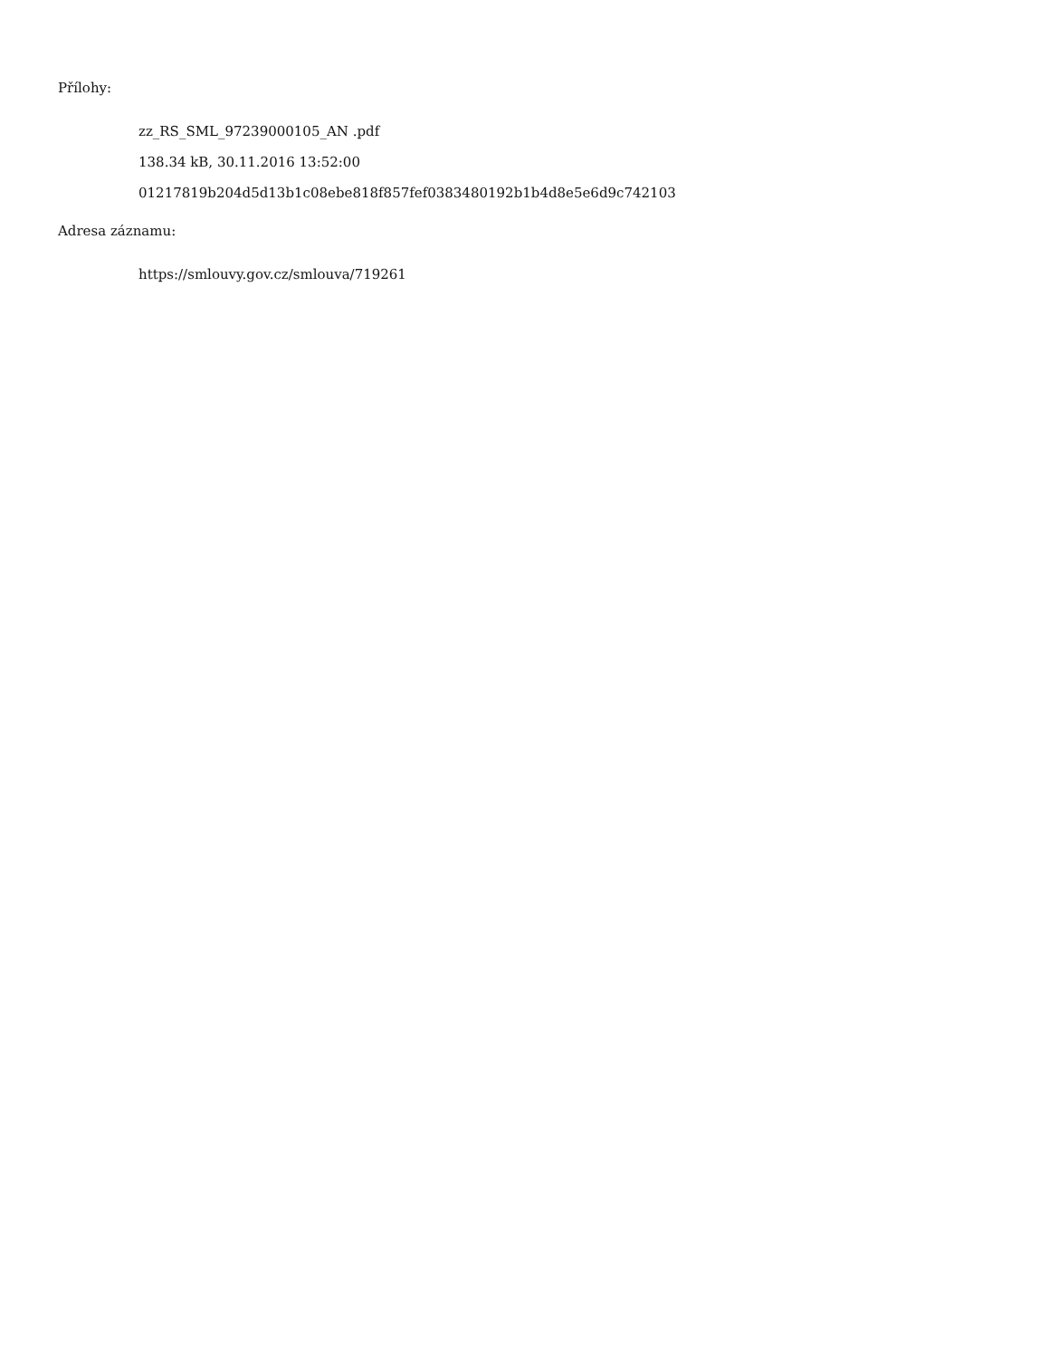Přílohy:
zz_RS_SML_97239000105_AN .pdf
138.34 kB, 30.11.2016 13:52:00
01217819b204d5d13b1c08ebe818f857fef0383480192b1b4d8e5e6d9c742103
Adresa záznamu:
https://smlouvy.gov.cz/smlouva/719261